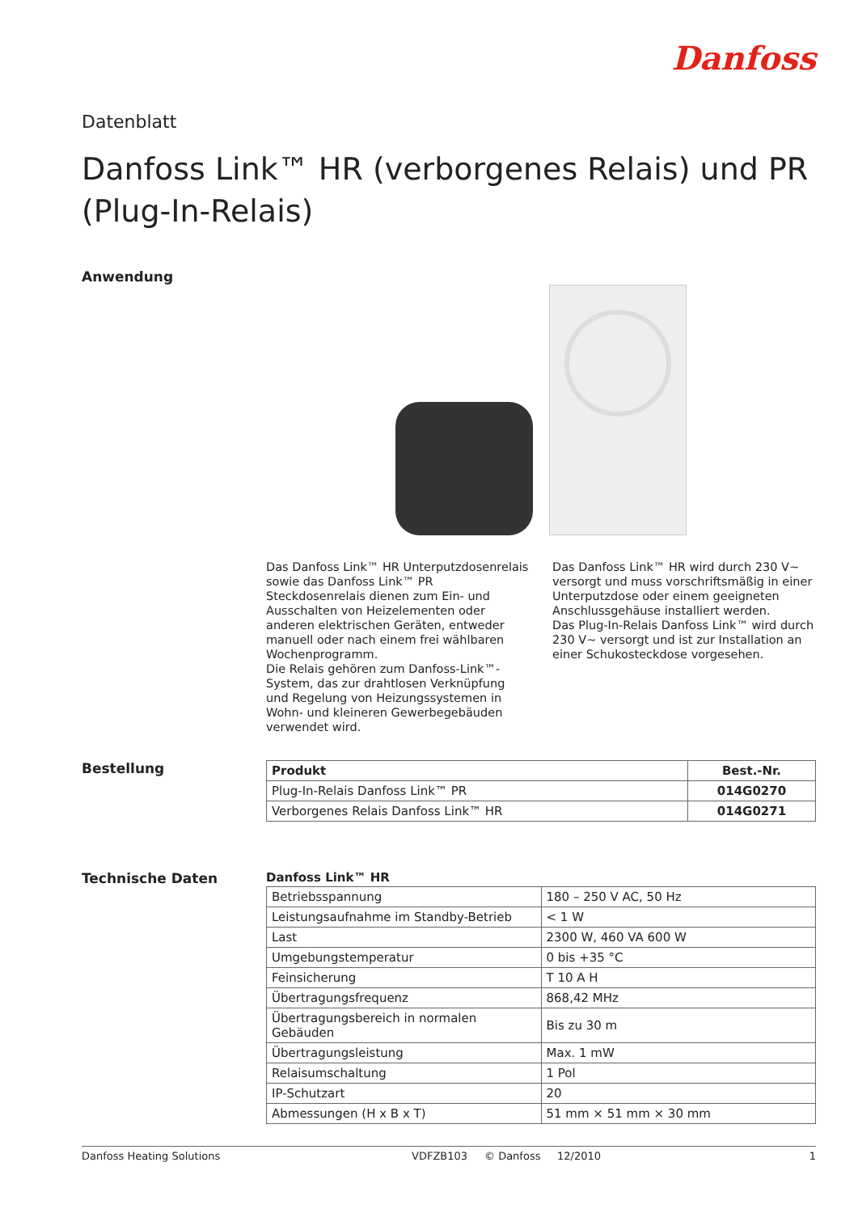Danfoss
Datenblatt
Danfoss Link™ HR (verborgenes Relais) und PR (Plug-In-Relais)
Anwendung
Das Danfoss Link™ HR Unterputzdosenrelais sowie das Danfoss Link™ PR Steckdosenrelais dienen zum Ein- und Ausschalten von Heizelementen oder anderen elektrischen Geräten, entweder manuell oder nach einem frei wählbaren Wochenprogramm.
Die Relais gehören zum Danfoss-Link™-System, das zur drahtlosen Verknüpfung und Regelung von Heizungssystemen in Wohn- und kleineren Gewerbegebäuden verwendet wird.
Das Danfoss Link™ HR wird durch 230 V~ versorgt und muss vorschriftsmäßig in einer Unterputzdose oder einem geeigneten Anschlussgehäuse installiert werden.
Das Plug-In-Relais Danfoss Link™ wird durch 230 V~ versorgt und ist zur Installation an einer Schukosteckdose vorgesehen.
Bestellung
| Produkt | Best.-Nr. |
| --- | --- |
| Plug-In-Relais Danfoss Link™ PR | 014G0270 |
| Verborgenes Relais Danfoss Link™ HR | 014G0271 |
Technische Daten Danfoss Link™ HR
| Betriebsspannung | 180 – 250 V AC, 50 Hz |
| Leistungsaufnahme im Standby-Betrieb | < 1 W |
| Last | 2300 W, 460 VA 600 W |
| Umgebungstemperatur | 0 bis +35 °C |
| Feinsicherung | T 10 A H |
| Übertragungsfrequenz | 868,42 MHz |
| Übertragungsbereich in normalen Gebäuden | Bis zu 30 m |
| Übertragungsleistung | Max. 1 mW |
| Relaisumschaltung | 1 Pol |
| IP-Schutzart | 20 |
| Abmessungen (H x B x T) | 51 mm × 51 mm × 30 mm |
Danfoss Heating Solutions VDFZB103 © Danfoss 12/2010 1